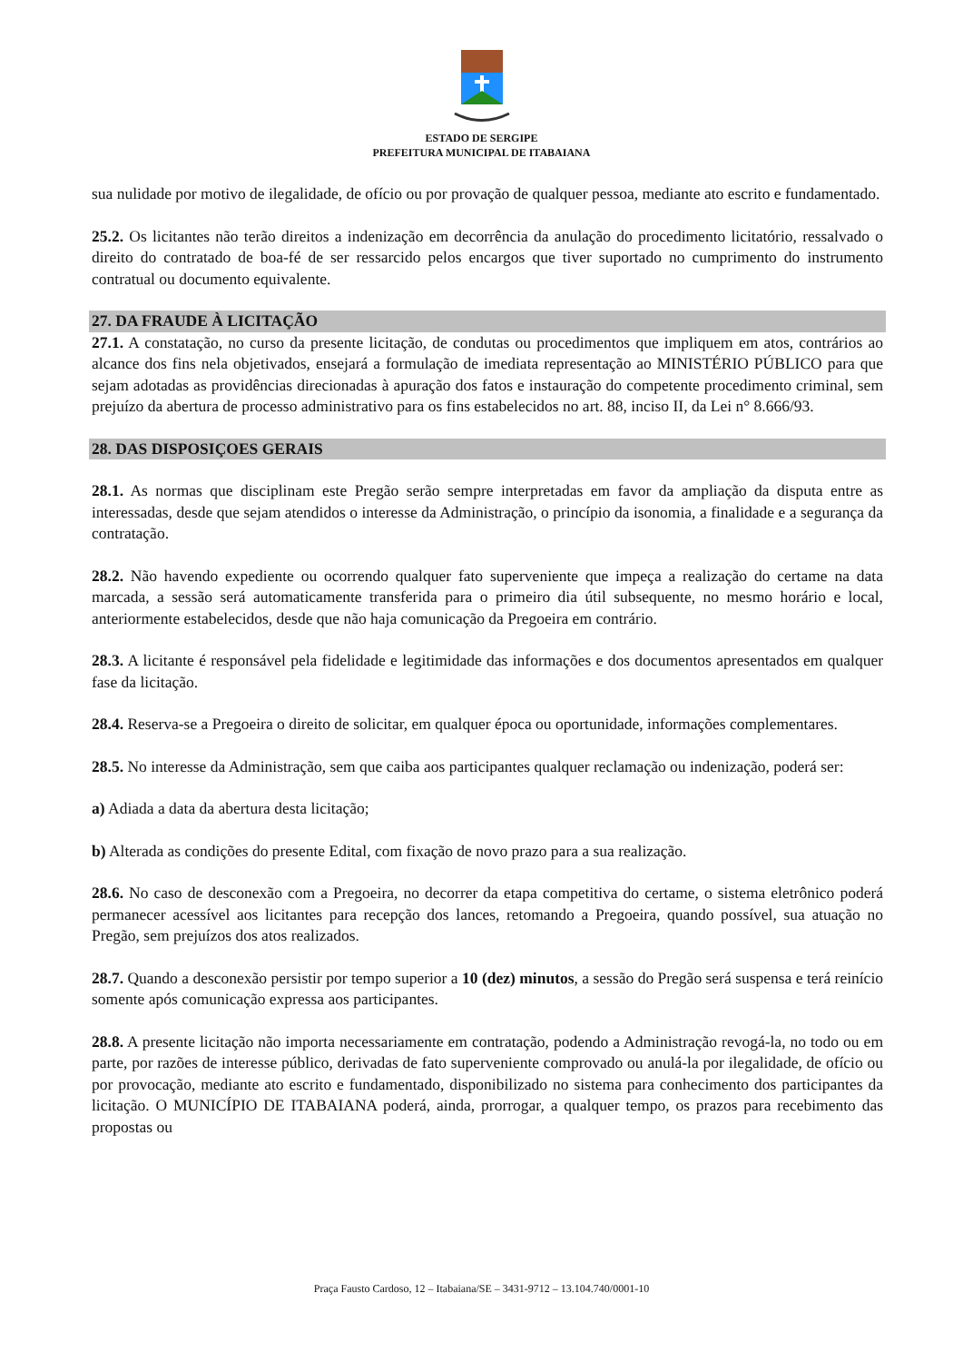ESTADO DE SERGIPE
PREFEITURA MUNICIPAL DE ITABAIANA
sua nulidade por motivo de ilegalidade, de ofício ou por provação de qualquer pessoa, mediante ato escrito e fundamentado.
25.2. Os licitantes não terão direitos a indenização em decorrência da anulação do procedimento licitatório, ressalvado o direito do contratado de boa-fé de ser ressarcido pelos encargos que tiver suportado no cumprimento do instrumento contratual ou documento equivalente.
27. DA FRAUDE À LICITAÇÃO
27.1. A constatação, no curso da presente licitação, de condutas ou procedimentos que impliquem em atos, contrários ao alcance dos fins nela objetivados, ensejará a formulação de imediata representação ao MINISTÉRIO PÚBLICO para que sejam adotadas as providências direcionadas à apuração dos fatos e instauração do competente procedimento criminal, sem prejuízo da abertura de processo administrativo para os fins estabelecidos no art. 88, inciso II, da Lei n° 8.666/93.
28. DAS DISPOSIÇOES GERAIS
28.1. As normas que disciplinam este Pregão serão sempre interpretadas em favor da ampliação da disputa entre as interessadas, desde que sejam atendidos o interesse da Administração, o princípio da isonomia, a finalidade e a segurança da contratação.
28.2. Não havendo expediente ou ocorrendo qualquer fato superveniente que impeça a realização do certame na data marcada, a sessão será automaticamente transferida para o primeiro dia útil subsequente, no mesmo horário e local, anteriormente estabelecidos, desde que não haja comunicação da Pregoeira em contrário.
28.3. A licitante é responsável pela fidelidade e legitimidade das informações e dos documentos apresentados em qualquer fase da licitação.
28.4. Reserva-se a Pregoeira o direito de solicitar, em qualquer época ou oportunidade, informações complementares.
28.5. No interesse da Administração, sem que caiba aos participantes qualquer reclamação ou indenização, poderá ser:
a) Adiada a data da abertura desta licitação;
b) Alterada as condições do presente Edital, com fixação de novo prazo para a sua realização.
28.6. No caso de desconexão com a Pregoeira, no decorrer da etapa competitiva do certame, o sistema eletrônico poderá permanecer acessível aos licitantes para recepção dos lances, retomando a Pregoeira, quando possível, sua atuação no Pregão, sem prejuízos dos atos realizados.
28.7. Quando a desconexão persistir por tempo superior a 10 (dez) minutos, a sessão do Pregão será suspensa e terá reinício somente após comunicação expressa aos participantes.
28.8. A presente licitação não importa necessariamente em contratação, podendo a Administração revogá-la, no todo ou em parte, por razões de interesse público, derivadas de fato superveniente comprovado ou anulá-la por ilegalidade, de ofício ou por provocação, mediante ato escrito e fundamentado, disponibilizado no sistema para conhecimento dos participantes da licitação. O MUNICÍPIO DE ITABAIANA poderá, ainda, prorrogar, a qualquer tempo, os prazos para recebimento das propostas ou
Praça Fausto Cardoso, 12 – Itabaiana/SE – 3431-9712 – 13.104.740/0001-10